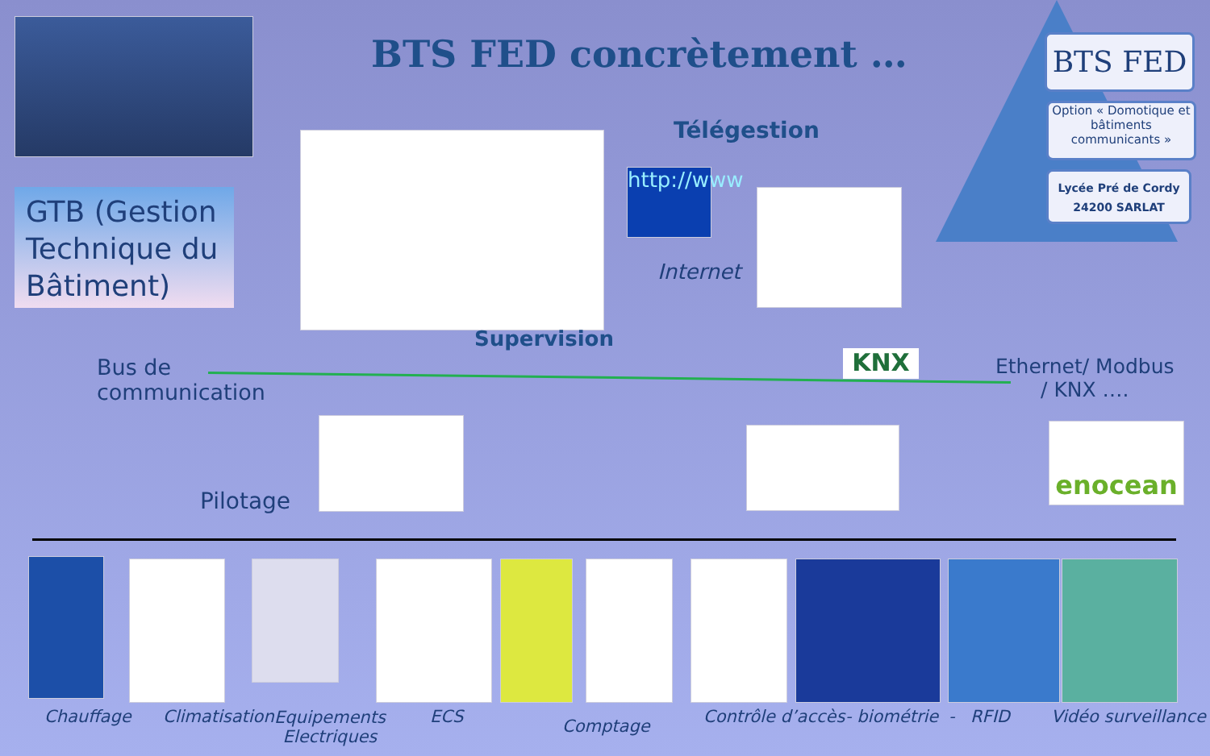BTS FED concrètement … BTS FED
Option « Domotique et bâtiments communicants »
Lycée Pré de Cordy
24200 SARLAT
GTB (Gestion Technique du Bâtiment)
Télégestion
http://www
Internet
Supervision
Bus de
communication
KNX
Ethernet/ Modbus
/ KNX ….
enocean
Pilotage
Chauffage Climatisation
Equipements
Electriques
ECS Comptage Contrôle d’accès - biométrie - RFID Vidéo surveillance